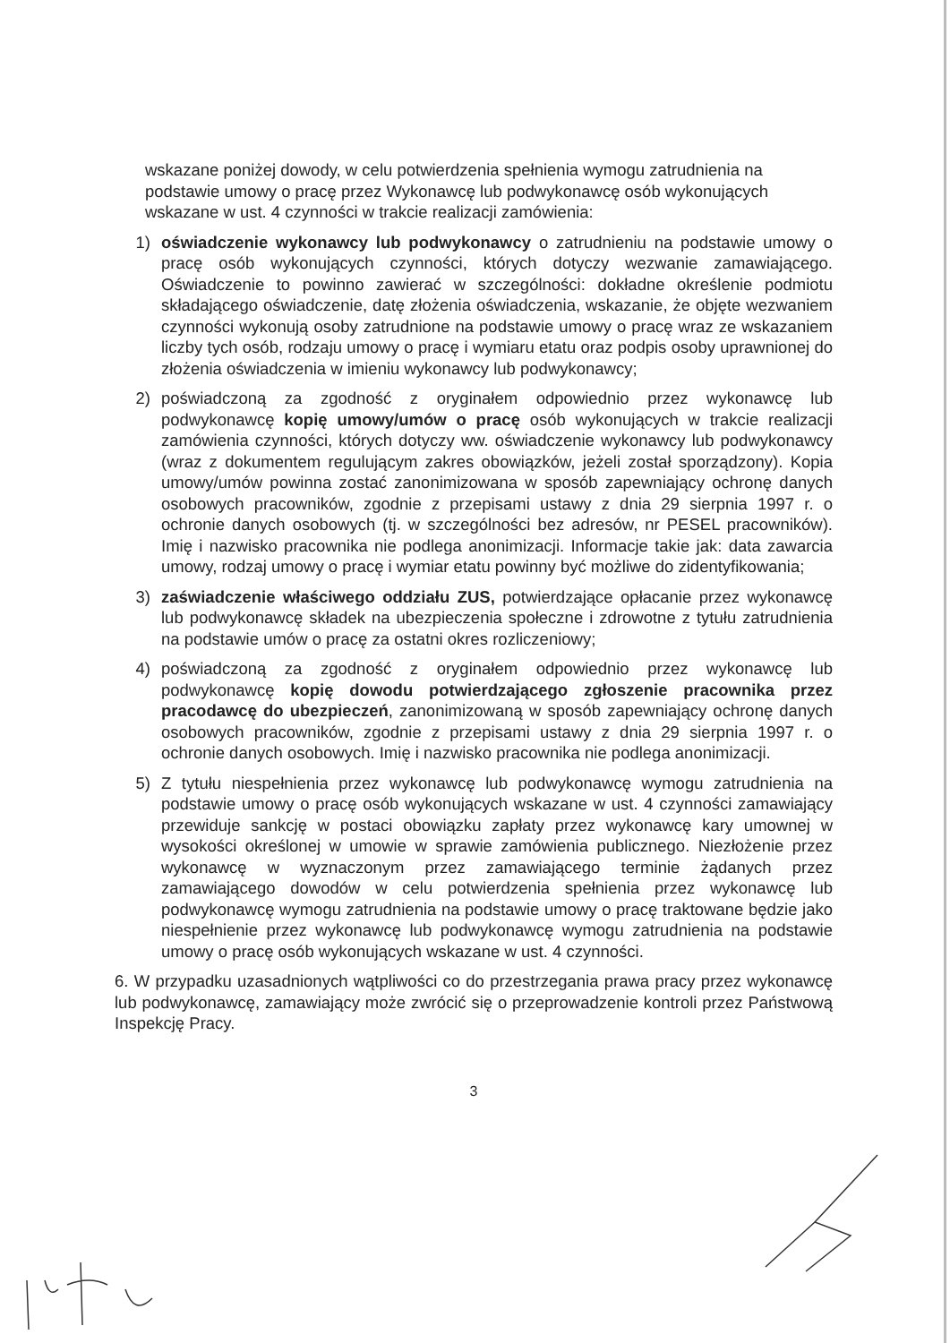wskazane poniżej dowody, w celu potwierdzenia spełnienia wymogu zatrudnienia na podstawie umowy o pracę przez Wykonawcę lub podwykonawcę osób wykonujących wskazane w ust. 4 czynności w trakcie realizacji zamówienia:
1) oświadczenie wykonawcy lub podwykonawcy o zatrudnieniu na podstawie umowy o pracę osób wykonujących czynności, których dotyczy wezwanie zamawiającego. Oświadczenie to powinno zawierać w szczególności: dokładne określenie podmiotu składającego oświadczenie, datę złożenia oświadczenia, wskazanie, że objęte wezwaniem czynności wykonują osoby zatrudnione na podstawie umowy o pracę wraz ze wskazaniem liczby tych osób, rodzaju umowy o pracę i wymiaru etatu oraz podpis osoby uprawnionej do złożenia oświadczenia w imieniu wykonawcy lub podwykonawcy;
2) poświadczoną za zgodność z oryginałem odpowiednio przez wykonawcę lub podwykonawcę kopię umowy/umów o pracę osób wykonujących w trakcie realizacji zamówienia czynności, których dotyczy ww. oświadczenie wykonawcy lub podwykonawcy (wraz z dokumentem regulującym zakres obowiązków, jeżeli został sporządzony). Kopia umowy/umów powinna zostać zanonimizowana w sposób zapewniający ochronę danych osobowych pracowników, zgodnie z przepisami ustawy z dnia 29 sierpnia 1997 r. o ochronie danych osobowych (tj. w szczególności bez adresów, nr PESEL pracowników). Imię i nazwisko pracownika nie podlega anonimizacji. Informacje takie jak: data zawarcia umowy, rodzaj umowy o pracę i wymiar etatu powinny być możliwe do zidentyfikowania;
3) zaświadczenie właściwego oddziału ZUS, potwierdzające opłacanie przez wykonawcę lub podwykonawcę składek na ubezpieczenia społeczne i zdrowotne z tytułu zatrudnienia na podstawie umów o pracę za ostatni okres rozliczeniowy;
4) poświadczoną za zgodność z oryginałem odpowiednio przez wykonawcę lub podwykonawcę kopię dowodu potwierdzającego zgłoszenie pracownika przez pracodawcę do ubezpieczeń, zanonimizowaną w sposób zapewniający ochronę danych osobowych pracowników, zgodnie z przepisami ustawy z dnia 29 sierpnia 1997 r. o ochronie danych osobowych. Imię i nazwisko pracownika nie podlega anonimizacji.
5) Z tytułu niespełnienia przez wykonawcę lub podwykonawcę wymogu zatrudnienia na podstawie umowy o pracę osób wykonujących wskazane w ust. 4 czynności zamawiający przewiduje sankcję w postaci obowiązku zapłaty przez wykonawcę kary umownej w wysokości określonej w umowie w sprawie zamówienia publicznego. Niezłożenie przez wykonawcę w wyznaczonym przez zamawiającego terminie żądanych przez zamawiającego dowodów w celu potwierdzenia spełnienia przez wykonawcę lub podwykonawcę wymogu zatrudnienia na podstawie umowy o pracę traktowane będzie jako niespełnienie przez wykonawcę lub podwykonawcę wymogu zatrudnienia na podstawie umowy o pracę osób wykonujących wskazane w ust. 4 czynności.
6. W przypadku uzasadnionych wątpliwości co do przestrzegania prawa pracy przez wykonawcę lub podwykonawcę, zamawiający może zwrócić się o przeprowadzenie kontroli przez Państwową Inspekcję Pracy.
3